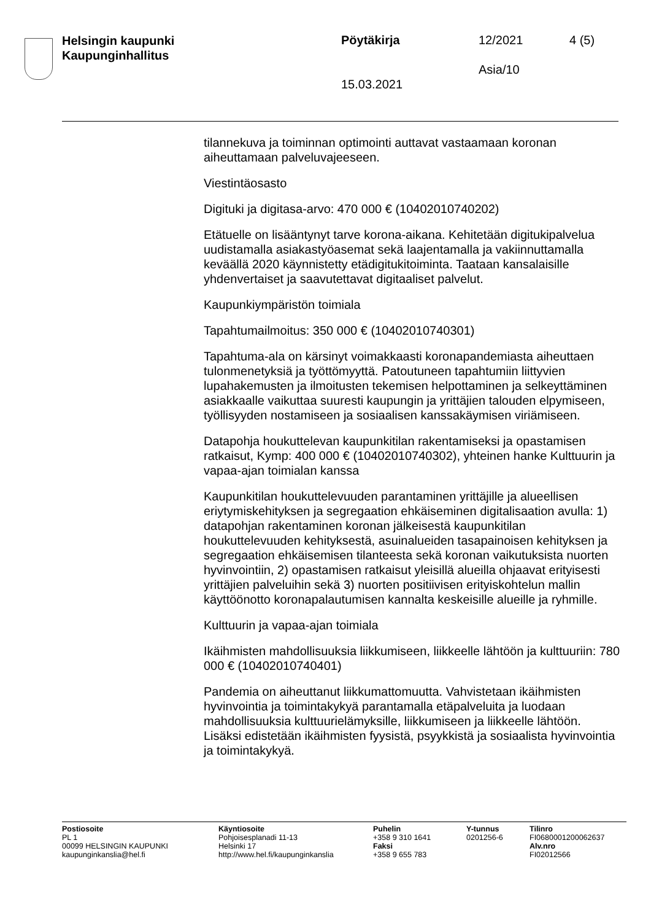Helsingin kaupunki
Kaupunginhallitus
Pöytäkirja 12/2021 4 (5)
Asia/10
15.03.2021
tilannekuva ja toiminnan optimointi auttavat vastaamaan koronan aiheuttamaan palveluvajeeseen.
Viestintäosasto
Digituki ja digitasa-arvo: 470 000 € (10402010740202)
Etätuelle on lisääntynyt tarve korona-aikana. Kehitetään digitukipalvelua uudistamalla asiakastyöasemat sekä laajentamalla ja vakiinnuttamalla keväällä 2020 käynnistetty etädigitukitoiminta. Taataan kansalaisille yhdenvertaiset ja saavutettavat digitaaliset palvelut.
Kaupunkiympäristön toimiala
Tapahtumailmoitus: 350 000 € (10402010740301)
Tapahtuma-ala on kärsinyt voimakkaasti koronapandemiasta aiheuttaen tulonmenetyksiä ja työttömyyttä. Patoutuneen tapahtumiin liittyvien lupahakemusten ja ilmoitusten tekemisen helpottaminen ja selkeyttäminen asiakkaalle vaikuttaa suuresti kaupungin ja yrittäjien talouden elpymiseen, työllisyyden nostamiseen ja sosiaalisen kanssakäymisen viriämiseen.
Datapohja houkuttelevan kaupunkitilan rakentamiseksi ja opastamisen ratkaisut, Kymp: 400 000 € (10402010740302), yhteinen hanke Kulttuurin ja vapaa-ajan toimialan kanssa
Kaupunkitilan houkuttelevuuden parantaminen yrittäjille ja alueellisen eriytymiskehityksen ja segregaation ehkäiseminen digitalisaation avulla: 1) datapohjan rakentaminen koronan jälkeisestä kaupunkitilan houkuttelevuuden kehityksestä, asuinalueiden tasapainoisen kehityksen ja segregaation ehkäisemisen tilanteesta sekä koronan vaikutuksista nuorten hyvinvointiin, 2) opastamisen ratkaisut yleisillä alueilla ohjaavat erityisesti yrittäjien palveluihin sekä 3) nuorten positiivisen erityiskohtelun mallin käyttöönotto koronapalautumisen kannalta keskeisille alueille ja ryhmille.
Kulttuurin ja vapaa-ajan toimiala
Ikäihmisten mahdollisuuksia liikkumiseen, liikkeelle lähtöön ja kulttuuriin: 780 000 € (10402010740401)
Pandemia on aiheuttanut liikkumattomuutta. Vahvistetaan ikäihmisten hyvinvointia ja toimintakykyä parantamalla etäpalveluita ja luodaan mahdollisuuksia kulttuurielämyksille, liikkumiseen ja liikkeelle lähtöön. Lisäksi edistetään ikäihmisten fyysistä, psyykkistä ja sosiaalista hyvinvointia ja toimintakykyä.
Postiosoite
PL 1
00099 HELSINGIN KAUPUNKI
kaupunginkanslia@hel.fi
Käyntiosoite
Pohjoisesplanadi 11-13
Helsinki 17
http://www.hel.fi/kaupunginkanslia
Puhelin
+358 9 310 1641
Faksi
+358 9 655 783
Y-tunnus
0201256-6
Tilinro
FI0680001200062637
Alv.nro
FI02012566